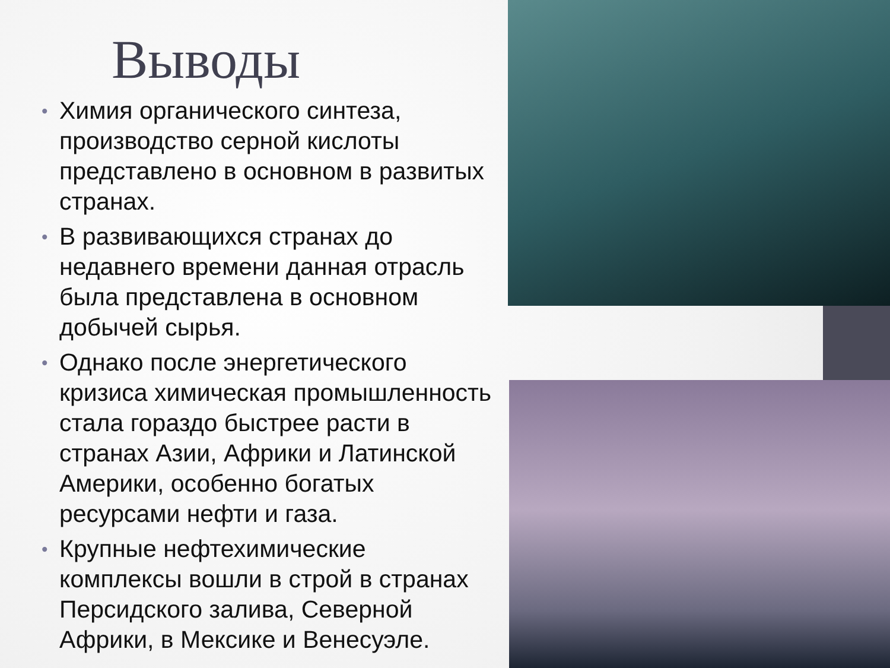Выводы
• Химия органического синтеза, производство серной кислоты представлено в основном в развитых странах.
• В развивающихся странах до недавнего времени данная отрасль была представлена в основном добычей сырья.
• Однако после энергетического кризиса химическая промышленность стала гораздо быстрее расти в странах Азии, Африки и Латинской Америки, особенно богатых ресурсами нефти и газа.
• Крупные нефтехимические комплексы вошли в строй в странах Персидского залива, Северной Африки, в Мексике и Венесуэле.